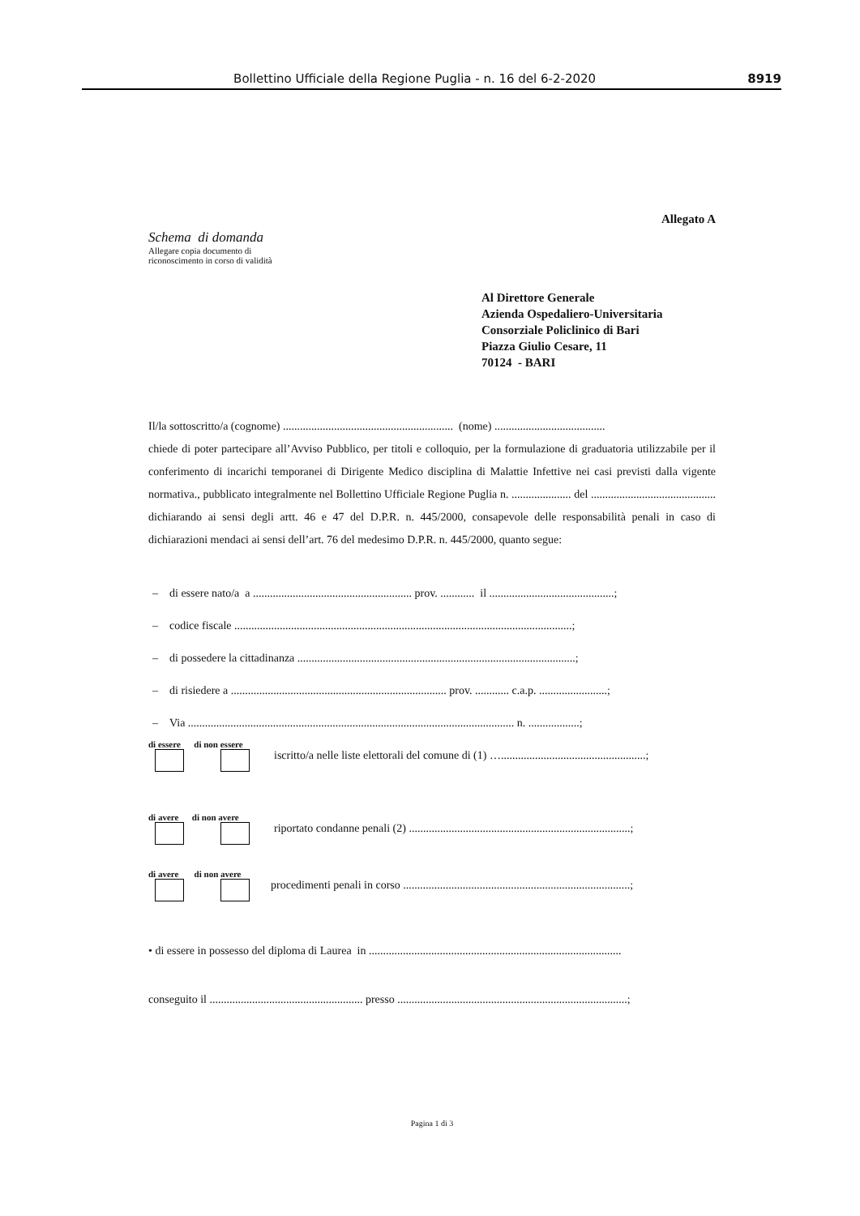Bollettino Ufficiale della Regione Puglia - n. 16 del 6-2-2020 8919
Allegato A
Schema di domanda
Allegare copia documento di
riconoscimento in corso di validità
Al Direttore Generale
Azienda Ospedaliero-Universitaria
Consorziale Policlinico di Bari
Piazza Giulio Cesare, 11
70124 - BARI
Il/la sottoscritto/a (cognome) ............................................................ (nome) .......................................
chiede di poter partecipare all’Avviso Pubblico, per titoli e colloquio, per la formulazione di graduatoria utilizzabile per il conferimento di incarichi temporanei di Dirigente Medico disciplina di Malattie Infettive nei casi previsti dalla vigente normativa., pubblicato integralmente nel Bollettino Ufficiale Regione Puglia n. ..................... del ............................................ dichiarando ai sensi degli artt. 46 e 47 del D.P.R. n. 445/2000, consapevole delle responsabilità penali in caso di dichiarazioni mendaci ai sensi dell’art. 76 del medesimo D.P.R. n. 445/2000, quanto segue:
– di essere nato/a a ........................................................ prov. ............ il ............................................;
– codice fiscale .......................................................................................................................;
– di possedere la cittadinanza ..................................................................................................;
– di risiedere a ............................................................................ prov. ............ c.a.p. ........................;
– Via ................................................................................................................... n. ..................;
di essere di non essere
iscritto/a nelle liste elettorali del comune di (1) …...................................................;
di avere di non avere
riportato condanne penali (2) ..............................................................................;
di avere di non avere
procedimenti penali in corso ................................................................................;
• di essere in possesso del diploma di Laurea in .........................................................................................
conseguito il ...................................................... presso .................................................................................;
Pagina 1 di 3